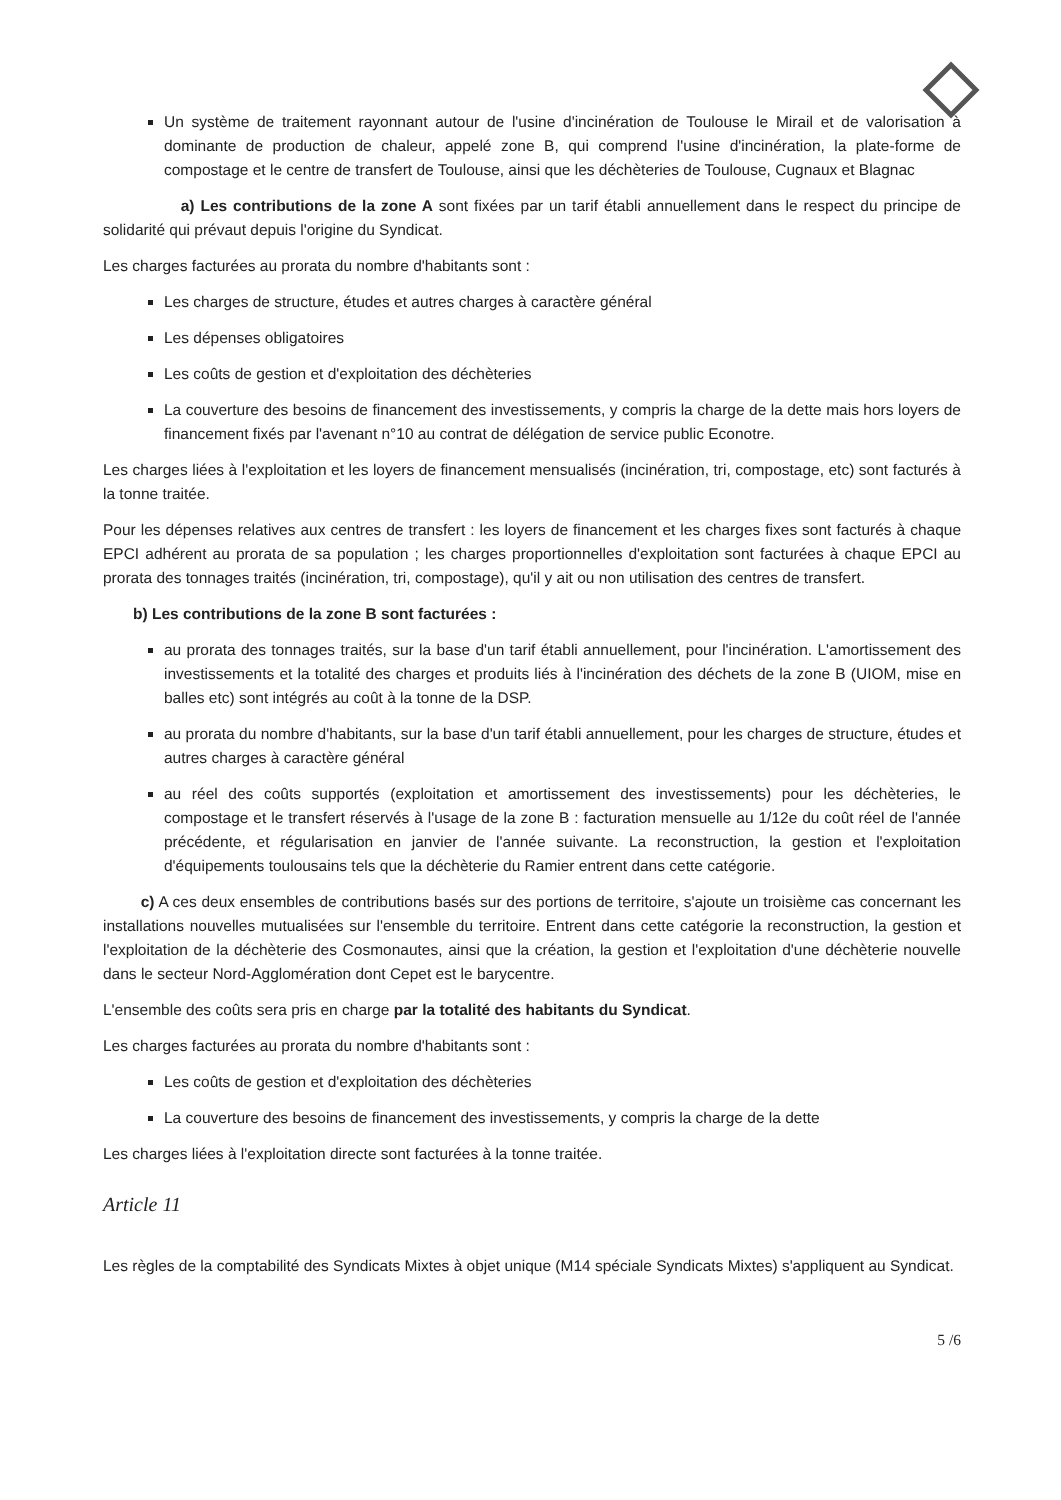Un système de traitement rayonnant autour de l'usine d'incinération de Toulouse le Mirail et de valorisation à dominante de production de chaleur, appelé zone B, qui comprend l'usine d'incinération, la plate-forme de compostage et le centre de transfert de Toulouse, ainsi que les déchèteries de Toulouse, Cugnaux et Blagnac
a) Les contributions de la zone A sont fixées par un tarif établi annuellement dans le respect du principe de solidarité qui prévaut depuis l'origine du Syndicat.
Les charges facturées au prorata du nombre d'habitants sont :
Les charges de structure, études et autres charges à caractère général
Les dépenses obligatoires
Les coûts de gestion et d'exploitation des déchèteries
La couverture des besoins de financement des investissements, y compris la charge de la dette mais hors loyers de financement fixés par l'avenant n°10 au contrat de délégation de service public Econotre.
Les charges liées à l'exploitation et les loyers de financement mensualisés (incinération, tri, compostage, etc) sont facturés à la tonne traitée.
Pour les dépenses relatives aux centres de transfert : les loyers de financement et les charges fixes sont facturés à chaque EPCI adhérent au prorata de sa population ; les charges proportionnelles d'exploitation sont facturées à chaque EPCI au prorata des tonnages traités (incinération, tri, compostage), qu'il y ait ou non utilisation des centres de transfert.
b) Les contributions de la zone B sont facturées :
au prorata des tonnages traités, sur la base d'un tarif établi annuellement, pour l'incinération. L'amortissement des investissements et la totalité des charges et produits liés à l'incinération des déchets de la zone B (UIOM, mise en balles etc) sont intégrés au coût à la tonne de la DSP.
au prorata du nombre d'habitants, sur la base d'un tarif établi annuellement, pour les charges de structure, études et autres charges à caractère général
au réel des coûts supportés (exploitation et amortissement des investissements) pour les déchèteries, le compostage et le transfert réservés à l'usage de la zone B : facturation mensuelle au 1/12e du coût réel de l'année précédente, et régularisation en janvier de l'année suivante. La reconstruction, la gestion et l'exploitation d'équipements toulousains tels que la déchèterie du Ramier entrent dans cette catégorie.
c) A ces deux ensembles de contributions basés sur des portions de territoire, s'ajoute un troisième cas concernant les installations nouvelles mutualisées sur l'ensemble du territoire. Entrent dans cette catégorie la reconstruction, la gestion et l'exploitation de la déchèterie des Cosmonautes, ainsi que la création, la gestion et l'exploitation d'une déchèterie nouvelle dans le secteur Nord-Agglomération dont Cepet est le barycentre.
L'ensemble des coûts sera pris en charge par la totalité des habitants du Syndicat.
Les charges facturées au prorata du nombre d'habitants sont :
Les coûts de gestion et d'exploitation des déchèteries
La couverture des besoins de financement des investissements, y compris la charge de la dette
Les charges liées à l'exploitation directe sont facturées à la tonne traitée.
Article 11
Les règles de la comptabilité des Syndicats Mixtes à objet unique (M14 spéciale Syndicats Mixtes) s'appliquent au Syndicat.
5 /6